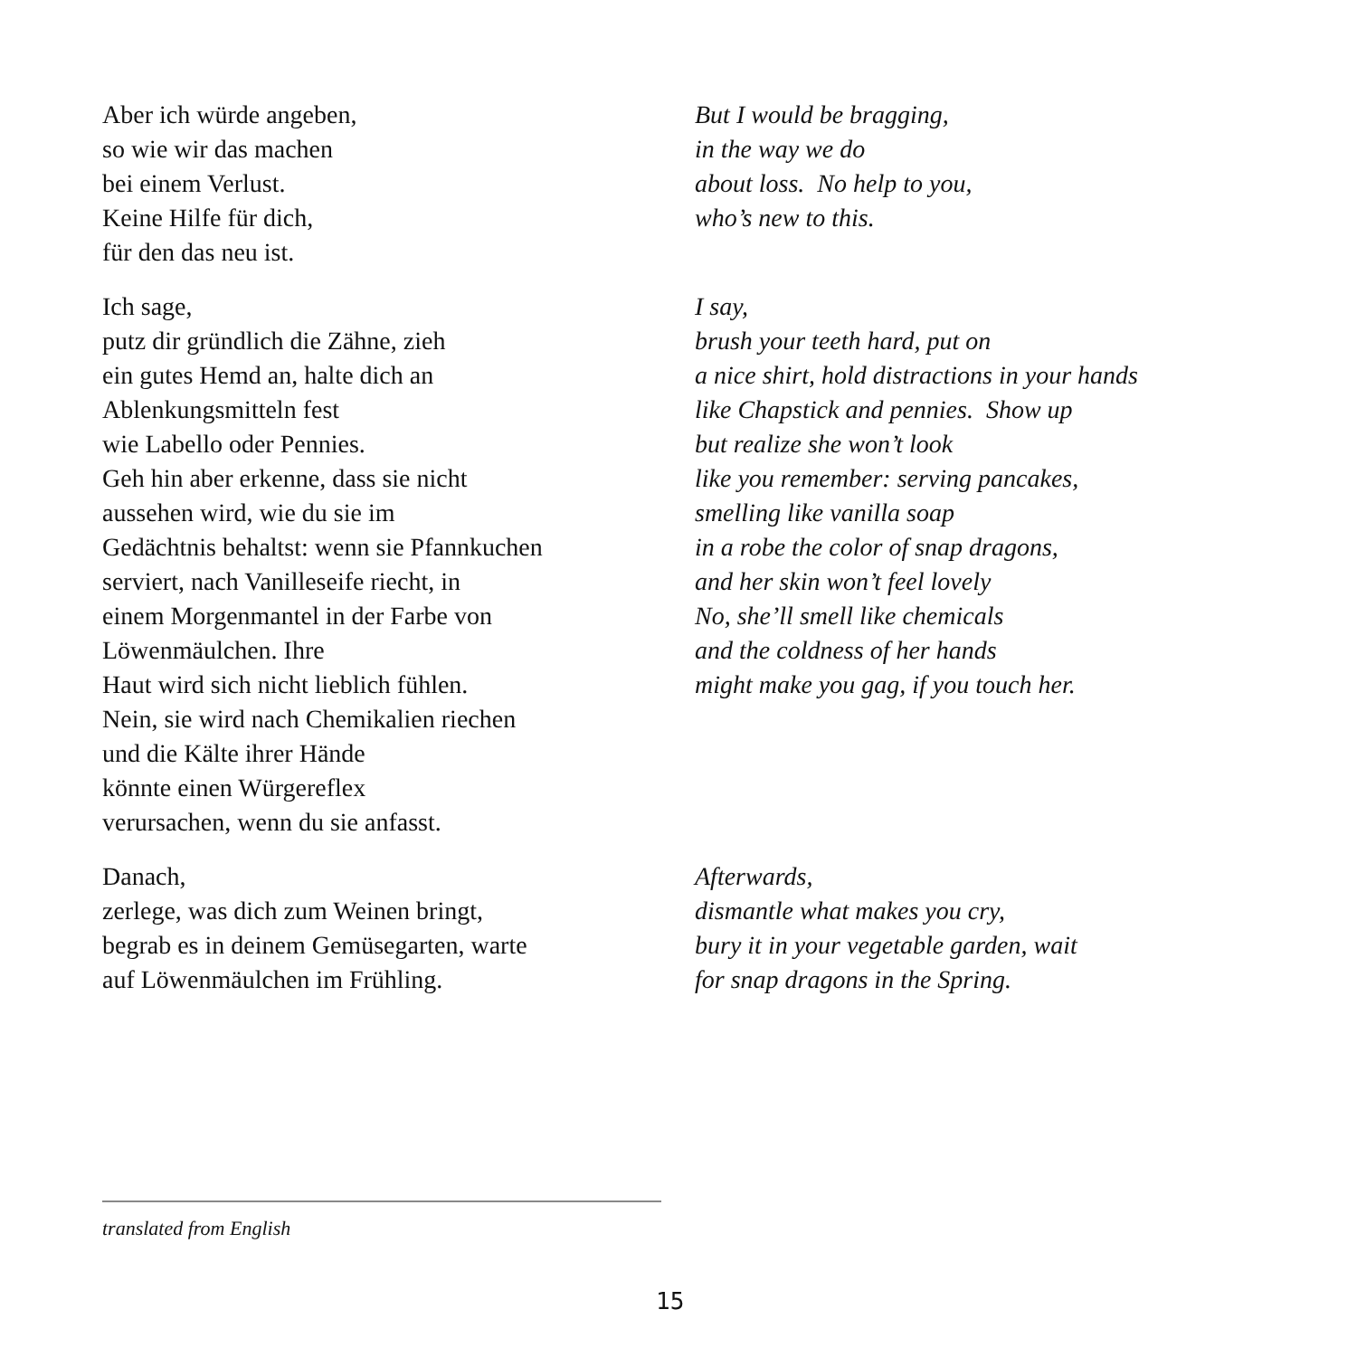Aber ich würde angeben,
so wie wir das machen
bei einem Verlust.
Keine Hilfe für dich,
für den das neu ist.
But I would be bragging,
in the way we do
about loss. No help to you,
who’s new to this.
Ich sage,
putz dir gründlich die Zähne, zieh
ein gutes Hemd an, halte dich an
Ablenkungsmitteln fest
wie Labello oder Pennies.
Geh hin aber erkenne, dass sie nicht
aussehen wird, wie du sie im
Gedächtnis behaltst: wenn sie Pfannkuchen
serviert, nach Vanilleseife riecht, in
einem Morgenmantel in der Farbe von
Löwenmäulchen. Ihre
Haut wird sich nicht lieblich fühlen.
Nein, sie wird nach Chemikalien riechen
und die Kälte ihrer Hände
könnte einen Würgereflex
verursachen, wenn du sie anfasst.
I say,
brush your teeth hard, put on
a nice shirt, hold distractions in your hands
like Chapstick and pennies. Show up
but realize she won’t look
like you remember: serving pancakes,
smelling like vanilla soap
in a robe the color of snap dragons,
and her skin won’t feel lovely
No, she’ll smell like chemicals
and the coldness of her hands
might make you gag, if you touch her.
Danach,
zerlege, was dich zum Weinen bringt,
begrab es in deinem Gemüsegarten, warte
auf Löwenmäulchen im Frühling.
Afterwards,
dismantle what makes you cry,
bury it in your vegetable garden, wait
for snap dragons in the Spring.
translated from English
15